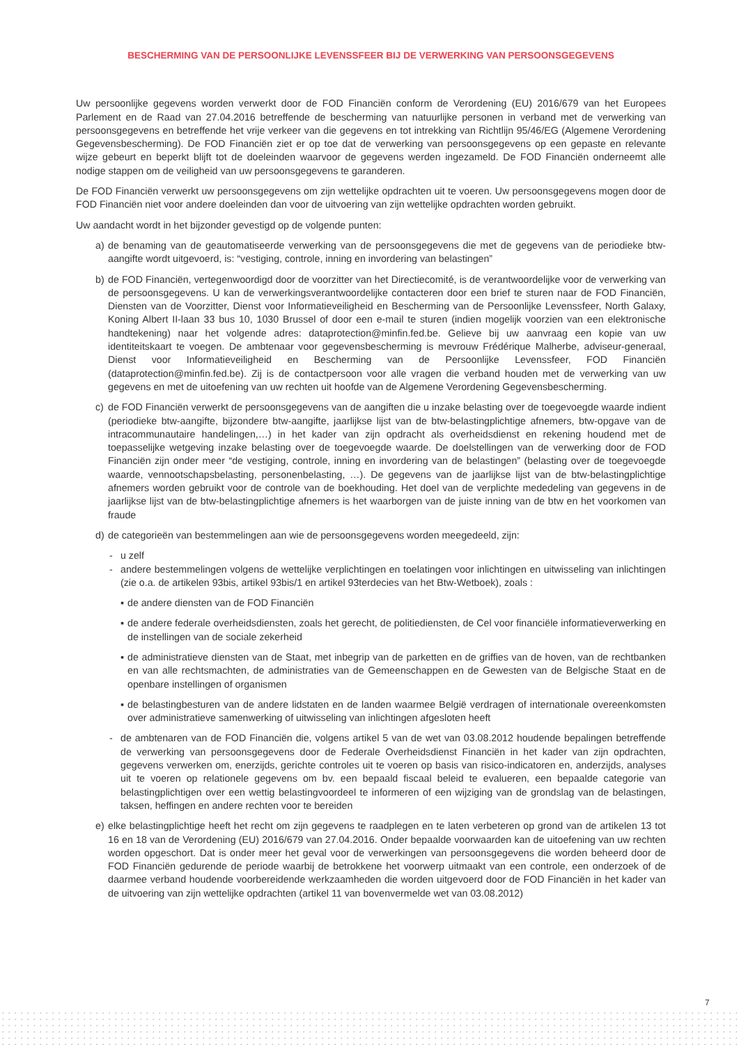BESCHERMING VAN DE PERSOONLIJKE LEVENSSFEER BIJ DE VERWERKING VAN PERSOONSGEGEVENS
Uw persoonlijke gegevens worden verwerkt door de FOD Financiën conform de Verordening (EU) 2016/679 van het Europees Parlement en de Raad van 27.04.2016 betreffende de bescherming van natuurlijke personen in verband met de verwerking van persoonsgegevens en betreffende het vrije verkeer van die gegevens en tot intrekking van Richtlijn 95/46/EG (Algemene Verordening Gegevensbescherming). De FOD Financiën ziet er op toe dat de verwerking van persoonsgegevens op een gepaste en relevante wijze gebeurt en beperkt blijft tot de doeleinden waarvoor de gegevens werden ingezameld. De FOD Financiën onderneemt alle nodige stappen om de veiligheid van uw persoonsgegevens te garanderen.
De FOD Financiën verwerkt uw persoonsgegevens om zijn wettelijke opdrachten uit te voeren. Uw persoonsgegevens mogen door de FOD Financiën niet voor andere doeleinden dan voor de uitvoering van zijn wettelijke opdrachten worden gebruikt.
Uw aandacht wordt in het bijzonder gevestigd op de volgende punten:
a) de benaming van de geautomatiseerde verwerking van de persoonsgegevens die met de gegevens van de periodieke btw-aangifte wordt uitgevoerd, is: “vestiging, controle, inning en invordering van belastingen”
b) de FOD Financiën, vertegenwoordigd door de voorzitter van het Directiecomité, is de verantwoordelijke voor de verwerking van de persoonsgegevens. U kan de verwerkingsverantwoordelijke contacteren door een brief te sturen naar de FOD Financiën, Diensten van de Voorzitter, Dienst voor Informatieveiligheid en Bescherming van de Persoonlijke Levenssfeer, North Galaxy, Koning Albert II-laan 33 bus 10, 1030 Brussel of door een e-mail te sturen (indien mogelijk voorzien van een elektronische handtekening) naar het volgende adres: dataprotection@minfin.fed.be. Gelieve bij uw aanvraag een kopie van uw identiteitskaart te voegen. De ambtenaar voor gegevensbescherming is mevrouw Frédérique Malherbe, adviseur-generaal, Dienst voor Informatieveiligheid en Bescherming van de Persoonlijke Levenssfeer, FOD Financiën (dataprotection@minfin.fed.be). Zij is de contactpersoon voor alle vragen die verband houden met de verwerking van uw gegevens en met de uitoefening van uw rechten uit hoofde van de Algemene Verordening Gegevensbescherming.
c) de FOD Financiën verwerkt de persoonsgegevens van de aangiften die u inzake belasting over de toegevoegde waarde indient (periodieke btw-aangifte, bijzondere btw-aangifte, jaarlijkse lijst van de btw-belastingplichtige afnemers, btw-opgave van de intracommunautaire handelingen,…) in het kader van zijn opdracht als overheidsdienst en rekening houdend met de toepasselijke wetgeving inzake belasting over de toegevoegde waarde. De doelstellingen van de verwerking door de FOD Financiën zijn onder meer “de vestiging, controle, inning en invordering van de belastingen” (belasting over de toegevoegde waarde, vennootschapsbelasting, personenbelasting, …). De gegevens van de jaarlijkse lijst van de btw-belastingplichtige afnemers worden gebruikt voor de controle van de boekhouding. Het doel van de verplichte mededeling van gegevens in de jaarlijkse lijst van de btw-belastingplichtige afnemers is het waarborgen van de juiste inning van de btw en het voorkomen van fraude
d) de categorieën van bestemmelingen aan wie de persoonsgegevens worden meegedeeld, zijn:
- u zelf
- andere bestemmelingen volgens de wettelijke verplichtingen en toelatingen voor inlichtingen en uitwisseling van inlichtingen (zie o.a. de artikelen 93bis, artikel 93bis/1 en artikel 93terdecies van het Btw-Wetboek), zoals :
▪ de andere diensten van de FOD Financiën
▪ de andere federale overheidsdiensten, zoals het gerecht, de politiediensten, de Cel voor financiële informatieverwerking en de instellingen van de sociale zekerheid
▪ de administratieve diensten van de Staat, met inbegrip van de parketten en de griffies van de hoven, van de rechtbanken en van alle rechtsmachten, de administraties van de Gemeenschappen en de Gewesten van de Belgische Staat en de openbare instellingen of organismen
▪ de belastingbesturen van de andere lidstaten en de landen waarmee België verdragen of internationale overeenkomsten over administratieve samenwerking of uitwisseling van inlichtingen afgesloten heeft
- de ambtenaren van de FOD Financiën die, volgens artikel 5 van de wet van 03.08.2012 houdende bepalingen betreffende de verwerking van persoonsgegevens door de Federale Overheidsdienst Financiën in het kader van zijn opdrachten, gegevens verwerken om, enerzijds, gerichte controles uit te voeren op basis van risico-indicatoren en, anderzijds, analyses uit te voeren op relationele gegevens om bv. een bepaald fiscaal beleid te evalueren, een bepaalde categorie van belastingplichtigen over een wettig belastingvoordeel te informeren of een wijziging van de grondslag van de belastingen, taksen, heffingen en andere rechten voor te bereiden
e) elke belastingplichtige heeft het recht om zijn gegevens te raadplegen en te laten verbeteren op grond van de artikelen 13 tot 16 en 18 van de Verordening (EU) 2016/679 van 27.04.2016. Onder bepaalde voorwaarden kan de uitoefening van uw rechten worden opgeschort. Dat is onder meer het geval voor de verwerkingen van persoonsgegevens die worden beheerd door de FOD Financiën gedurende de periode waarbij de betrokkene het voorwerp uitmaakt van een controle, een onderzoek of de daarmee verband houdende voorbereidende werkzaamheden die worden uitgevoerd door de FOD Financiën in het kader van de uitvoering van zijn wettelijke opdrachten (artikel 11 van bovenvermelde wet van 03.08.2012)
7